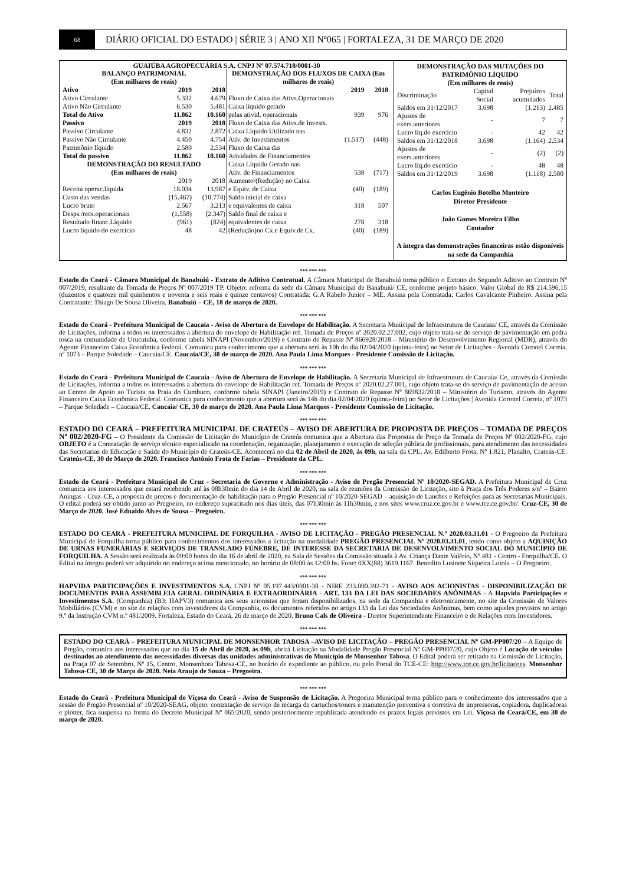68
DIÁRIO OFICIAL DO ESTADO | SÉRIE 3 | ANO XII Nº065 | FORTALEZA, 31 DE MARÇO DE 2020
GUAIÚBA AGROPECUÁRIA S.A. CNPJ Nº 07.574.718/0001-30
| BALANÇO PATRIMONIAL (Em milhares de reais) | | |
| --- | --- | --- |
| Ativo | 2019 | 2018 |
| Ativo Circulante | 5.332 | 4.679 |
| Ativo Não Circulante | 6.530 | 5.481 |
| Total do Ativo | 11.862 | 10.160 |
| Passivo | 2019 | 2018 |
| Passivo Circulante | 4.832 | 2.872 |
| Passivo Não Circulante | 4.450 | 4.754 |
| Patrimônio líquido | 2.580 | 2.534 |
| Total do passivo | 11.862 | 10.160 |
| DEMONSTRAÇÃO DO RESULTADO (Em milhares de reais) | | |
| | 2019 | 2018 |
| Receita operac.líquida | 18.034 | 13.987 |
| Custo das vendas | (15.467) | (10.774) |
| Lucro bruto | 2.567 | 3.213 |
| Desps./recs.operacionais | (1.558) | (2.347) |
| Resultado financ.Líquido | (961) | (824) |
| Lucro líquido do exercício | 48 | 42 |
| DEMONSTRAÇÃO DOS FLUXOS DE CAIXA (Em milhares de reais) | | |
| --- | --- | --- |
| | 2019 | 2018 |
| Fluxo de Caixa das Ativs.Operacionais | | |
| Caixa líquido gerado | | |
| pelas ativid. operacionais | 939 | 976 |
| Fluxo de Caixa das Ativs.de Invests. | | |
| Caixa Líquido Utilizado nas | | |
| Ativ. de Investimentos | (1.517) | (448) |
| Fluxo de Caixa das | | |
| Atividades de Financiamentos | | |
| Caixa Líquido Gerado nas | | |
| Ativ. de Financiamentos | 538 | (717) |
| Aumento/(Redução) no Caixa | | |
| e Equiv. de Caixa | (40) | (189) |
| Saldo inicial de caixa | | |
| e equivalentes de caixa | 318 | 507 |
| Saldo final de caixa e | | |
| equivalentes de caixa | 278 | 318 |
| (Redução)no Cx.e Equiv.de Cx. | (40) | (189) |
| DEMONSTRAÇÃO DAS MUTAÇÕES DO PATRIMÔNIO LÍQUIDO (Em milhares de reais) | | | |
| --- | --- | --- | --- |
| Discriminação | Capital Social | Prejuízos acumulados | Total |
| Saldos em 31/12/2017 | 3.698 | (1.213) | 2.485 |
| Ajustes de exers.anteriores | - | 7 | 7 |
| Lucro líq.do exercício | - | 42 | 42 |
| Saldos em 31/12/2018 | 3.698 | (1.164) | 2.534 |
| Ajustes de exers.anteriores | - | (2) | (2) |
| Lucro líq.do exercício | - | 48 | 48 |
| Saldos em 31/12/2019 | 3.698 | (1.118) | 2.580 |
Carlos Eugênio Botelho Monteiro
Diretor Presidente
João Gomes Moreira Filho
Contador
A íntegra das demonstrações financeiras estão disponíveis na sede da Companhia
*** *** ***
Estado do Ceará - Câmara Municipal de Banabuiú - Extrato de Aditivo Contratual. A Câmara Municipal de Banabuiú torna público o Extrato do Segundo Aditivo ao Contrato Nº 007/2019, resultante da Tomada de Preços Nº 007/2019 TP. Objeto: reforma da sede da Câmara Municipal de Banabuiú/ CE, conforme projeto básico. Valor Global de R$ 214.596,15 (duzentos e quatorze mil quinhentos e noventa e seis reais e quinze centavos) Contratada: G.A Rabelo Junior – ME. Assina pela Contratada: Carlos Cavalcante Pinheiro. Assina pela Contratante: Thiago De Sousa Oliveira. Banabuiú – CE, 18 de março de 2020.
*** *** ***
Estado do Ceará - Prefeitura Municipal de Caucaia - Aviso de Abertura de Envelope de Habilitação. A Secretaria Municipal de Infraestrutura de Caucaia/ CE, através da Comissão de Licitações, informa a todos os interessados a abertura do envelope de Habilitação ref. Tomada de Preços nº 2020.02.27.002, cujo objeto trata-se do serviço de pavimentação em pedra tosca na comunidade de Urucutuba, conforme tabela SINAPI (Novembro/2019) e Contrato de Repasse Nº 866928/2018 – Ministério do Desenvolvimento Regional (MDR), através do Agente Financeiro Caixa Econômica Federal. Comunica para conhecimento que a abertura será às 10h do dia 02/04/2020 (quinta-feira) no Setor de Licitações - Avenida Coronel Correia, nº 1073 – Parque Soledade – Caucaia/CE. Caucaia/CE, 30 de março de 2020. Ana Paula Lima Marques - Presidente Comissão de Licitação.
*** *** ***
Estado do Ceará - Prefeitura Municipal de Caucaia - Aviso de Abertura de Envelope de Habilitação. A Secretaria Municipal de Infraestrutura de Caucaia/ Ce, através da Comissão de Licitações, informa a todos os interessados a abertura do envelope de Habilitação ref. Tomada de Preços nº 2020.02.27.001, cujo objeto trata-se do serviço de pavimentação de acesso ao Centro de Apoio ao Turista na Praia do Cumbuco, conforme tabela SINAPI (Janeiro/2019) e Contrato de Repasse Nº 869832/2018 – Ministério do Turismo, através do Agente Financeiro Caixa Econômica Federal. Comunica para conhecimento que a abertura será às 14h do dia 02/04/2020 (quinta-feira) no Setor de Licitações | Avenida Coronel Correia, nº 1073 – Parque Soledade – Caucaia/CE. Caucaia/ CE, 30 de março de 2020. Ana Paula Lima Marques - Presidente Comissão de Licitação.
*** *** ***
ESTADO DO CEARÁ – PREFEITURA MUNICIPAL DE CRATEÚS – AVISO DE ABERTURA DE PROPOSTA DE PREÇOS – TOMADA DE PREÇOS Nº 002/2020-FG – O Presidente da Comissão de Licitação do Município de Crateús comunica que a Abertura das Propostas de Preço da Tomada de Preços Nº 002/2020-FG, cujo OBJETO é a Contratação de serviço técnico especializado na coordenação, organização, planejamento e execução de seleção pública de profissionais, para atendimento das necessidades das Secretarias de Educação e Saúde do Município de Crateús-CE. Acontecerá no dia 02 de Abril de 2020, às 09h, na sala da CPL, Av. Edilberto Frota, Nº 1.821, Planalto, Crateús-CE. Crateús-CE, 30 de Março de 2020. Francisco Antônio Frota de Farias – Presidente da CPL.
*** *** ***
Estado do Ceará - Prefeitura Municipal de Cruz - Secretaria de Governo e Administração - Aviso de Pregão Presencial Nº 10/2020-SEGAD. A Prefeitura Municipal de Cruz comunica aos interessados que estará recebendo até às 08h30min do dia 14 de Abril de 2020, na sala de reuniões da Comissão de Licitação, sito à Praça dos Três Poderes s/nº – Bairro Aningas - Cruz–CE, a proposta de preços e documentação de habilitação para o Pregão Presencial nº 10/2020-SEGAD – aquisição de Lanches e Refeições para as Secretarias Municipais. O edital poderá ser obtido junto ao Pregoeiro, no endereço supracitado nos dias úteis, das 07h30min às 11h30min, e nos sites www.cruz.ce.gov.br e www.tce.ce.gov.br/. Cruz-CE, 30 de Março de 2020. José Ednaldo Alves de Sousa – Pregoeiro.
*** *** ***
ESTADO DO CEARÁ - PREFEITURA MUNICIPAL DE FORQUILHA - AVISO DE LICITAÇÃO - PREGÃO PRESENCIAL N.º 2020.03.31.01 - O Pregoeiro da Prefeitura Municipal de Forquilha torna público para conhecimentos dos interessados a licitação na modalidade PREGÃO PRESENCIAL Nº 2020.03.31.01, tendo como objeto a AQUISIÇÃO DE URNAS FUNERÁRIAS E SERVIÇOS DE TRANSLADO FÚNEBRE, DE INTERESSE DA SECRETARIA DE DESENVOLVIMENTO SOCIAL DO MUNICÍPIO DE FORQUILHA. A Sessão será realizada às 09:00 horas do dia 16 de abril de 2020, na Sala de Sessões da Comissão situada à Av. Criança Dante Valério, Nº 481 - Centro - Forquilha/CE. O Edital na íntegra poderá ser adquirido no endereço acima mencionado, no horário de 08:00 às 12:00 hs. Fone: 0XX(88) 3619.1167. Benedito Lusinete Siqueira Loiola – O Pregoeiro.
*** *** ***
HAPVIDA PARTICIPAÇÕES E INVESTIMENTOS S.A. CNPJ Nº 05.197.443/0001-38 - NIRE 233.000.392-71 - AVISO AOS ACIONISTAS - DISPONIBILIZAÇÃO DE DOCUMENTOS PARA ASSEMBLEIA GERAL ORDINÁRIA E EXTRAORDINÁRIA - ART. 133 DA LEI DAS SOCIEDADES ANÔNIMAS - A Hapvida Participações e Investimentos S.A. (Companhia) (B3: HAPV3) comunica aos seus acionistas que foram disponibilizados, na sede da Companhia e eletronicamente, no site da Comissão de Valores Mobiliários (CVM) e no site de relações com investidores da Companhia, os documentos referidos no artigo 133 da Lei das Sociedades Anônimas, bem como aqueles previstos no artigo 9.º da Instrução CVM n.º 481/2009. Fortaleza, Estado do Ceará, 26 de março de 2020. Bruno Cals de Oliveira - Diretor Superintendente Financeiro e de Relações com Investidores.
*** *** ***
ESTADO DO CEARÁ – PREFEITURA MUNICIPAL DE MONSENHOR TABOSA –AVISO DE LICITAÇÃO – PREGÃO PRESENCIAL Nº GM-PP007/20 – A Equipe de Pregão, comunica aos interessados que no dia 15 de Abril de 2020, às 09h, abrirá Licitação na Modalidade Pregão Presencial Nº GM-PP007/20, cujo Objeto é Locação de veículos destinados ao atendimento das necessidades diversas das unidades administrativas do Município de Monsenhor Tabosa. O Edital poderá ser retirado na Comissão de Licitação, na Praça 07 de Setembro, Nº 15, Centro, Monsenhora Tabosa-CE, no horário de expediente ao público, ou pelo Portal do TCE-CE: http://www.tce.ce.gov.br/licitacoes. Monsenhor Tabosa-CE, 30 de Março de 2020. Neia Araujo de Souza – Pregoeira.
*** *** ***
Estado do Ceará - Prefeitura Municipal de Viçosa do Ceará - Aviso de Suspensão de Licitação. A Pregoeira Municipal torna público para o conhecimento dos interessados que a sessão do Pregão Presencial nº 10/2020-SEAG, objeto: contratação de serviço de recarga de cartuchos/toners e manutenção preventiva e corretiva de impressoras, copiadora, duplicadoras e plotter, fica suspensa na forma do Decreto Municipal Nº 065/2020, sendo posteriormente republicada atendendo os prazos legais previstos em Lei. Viçosa do Ceará/CE, em 30 de março de 2020.